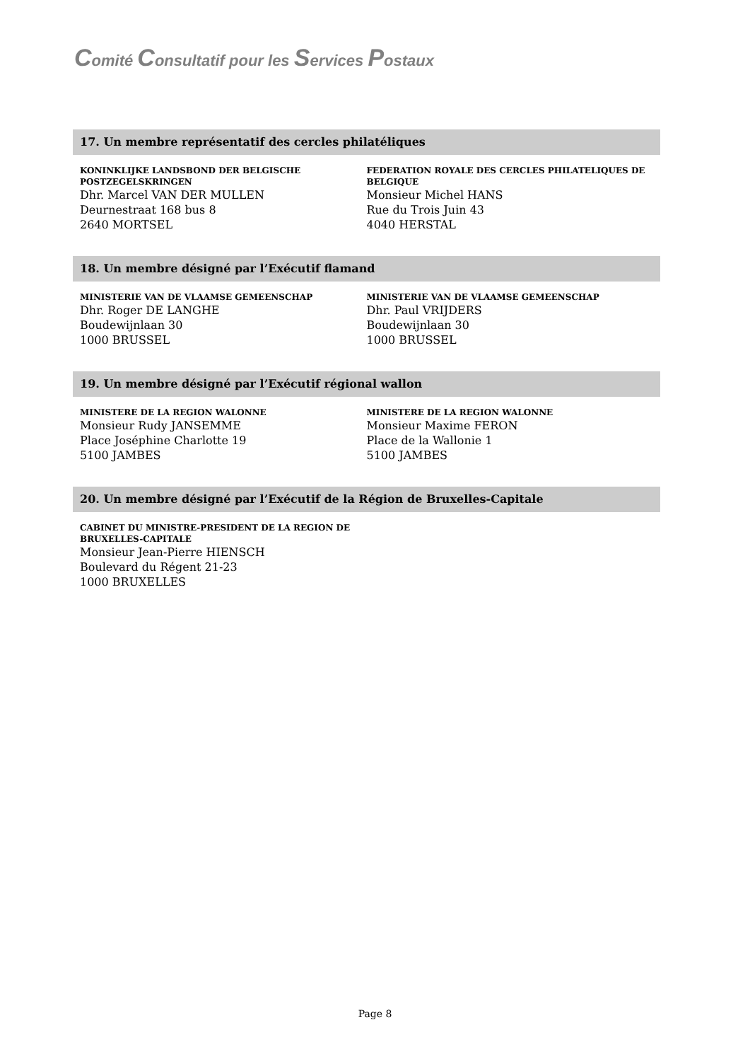Comité Consultatif pour les Services Postaux
17. Un membre représentatif des cercles philatéliques
KONINKLIJKE LANDSBOND DER BELGISCHE POSTZEGELSKRINGEN
Dhr. Marcel VAN DER MULLEN
Deurnestraat 168 bus 8
2640 MORTSEL
FEDERATION ROYALE DES CERCLES PHILATELIQUES DE BELGIQUE
Monsieur Michel HANS
Rue du Trois Juin 43
4040 HERSTAL
18. Un membre désigné par l’Exécutif flamand
MINISTERIE VAN DE VLAAMSE GEMEENSCHAP
Dhr. Roger DE LANGHE
Boudewijnlaan 30
1000 BRUSSEL
MINISTERIE VAN DE VLAAMSE GEMEENSCHAP
Dhr. Paul VRIJDERS
Boudewijnlaan 30
1000 BRUSSEL
19. Un membre désigné par l’Exécutif régional wallon
MINISTERE DE LA REGION WALONNE
Monsieur Rudy JANSEMME
Place Joséphine Charlotte 19
5100 JAMBES
MINISTERE DE LA REGION WALONNE
Monsieur Maxime FERON
Place de la Wallonie 1
5100 JAMBES
20. Un membre désigné par l’Exécutif de la Région de Bruxelles-Capitale
CABINET DU MINISTRE-PRESIDENT DE LA REGION DE BRUXELLES-CAPITALE
Monsieur Jean-Pierre HIENSCH
Boulevard du Régent 21-23
1000 BRUXELLES
Page 8